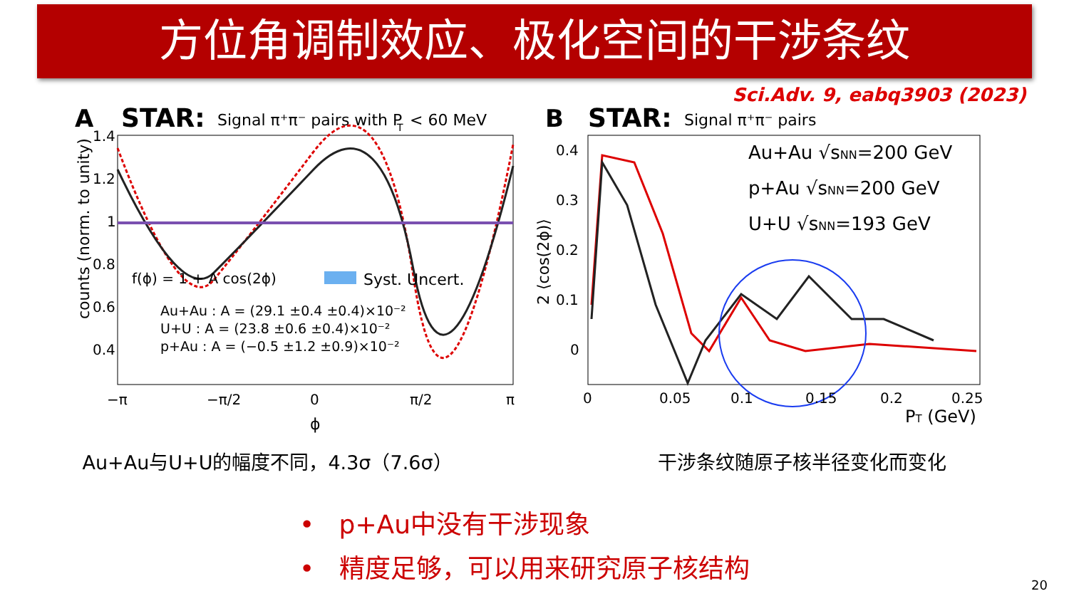方位角调制效应、极化空间的干涉条纹
Sci.Adv. 9, eabq3903 (2023)
A
STAR:
Signal π⁺π⁻ pairs with P
T
< 60 MeV
1.4
1.2
1
0.8
0.6
0.4
counts (norm. to unity)
f(ϕ) = 1 + A cos(2ϕ)
Syst. Uncert.
Au+Au : A = (29.1 ±0.4 ±0.4)×10⁻²
U+U : A = (23.8 ±0.6 ±0.4)×10⁻²
p+Au : A = (−0.5 ±1.2 ±0.9)×10⁻²
−π
−π/2
0
π/2
π
ϕ
Au+Au与U+U的幅度不同，4.3σ（7.6σ）
B
STAR:
Signal π⁺π⁻ pairs
0.4
0.3
0.2
0.1
0
2 ⟨cos(2ϕ)⟩
Au+Au √sNN=200 GeV
p+Au √sNN=200 GeV
U+U √sNN=193 GeV
0
0.05
0.1
0.15
0.2
0.25
PT (GeV)
干涉条纹随原子核半径变化而变化
• p+Au中没有干涉现象
• 精度足够，可以用来研究原子核结构
20